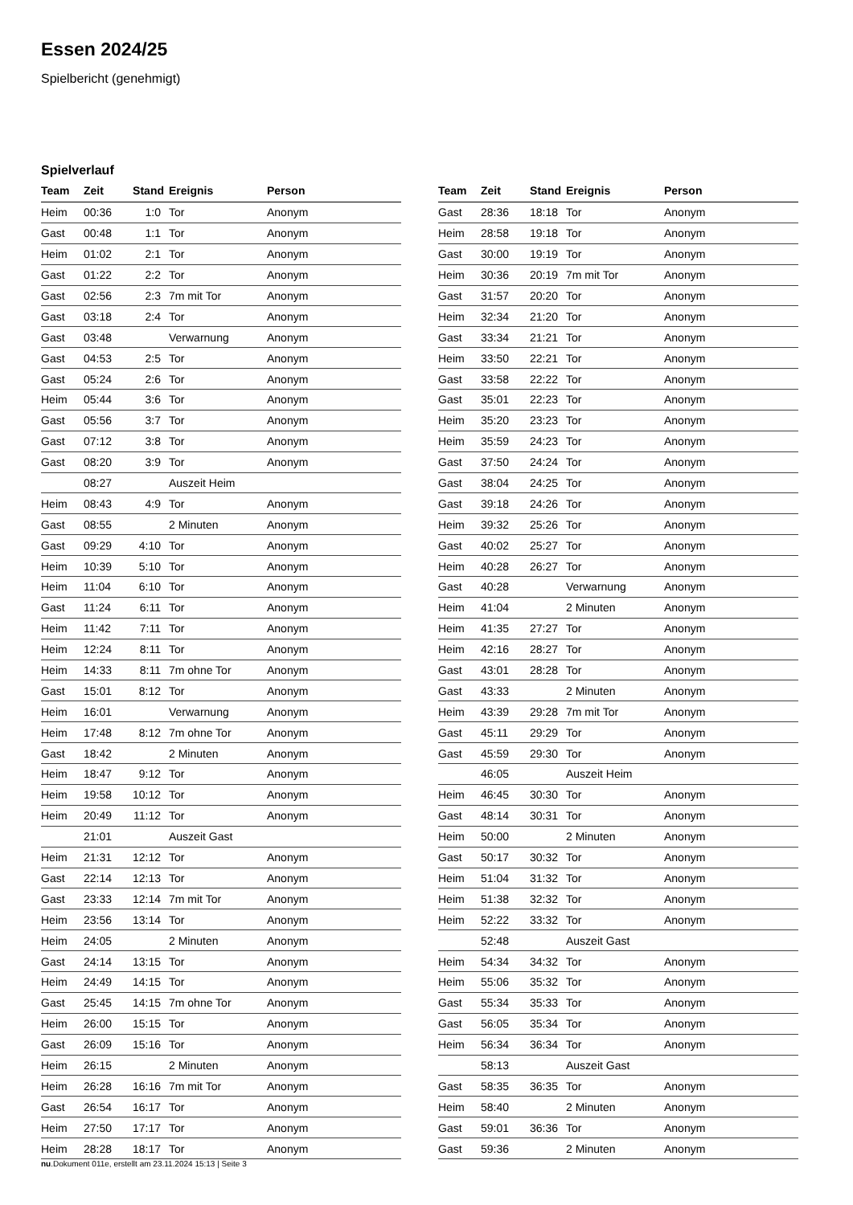Essen 2024/25
Spielbericht (genehmigt)
Spielverlauf
| Team | Zeit | Stand | Ereignis | Person |
| --- | --- | --- | --- | --- |
| Heim | 00:36 | 1:0 | Tor | Anonym |
| Gast | 00:48 | 1:1 | Tor | Anonym |
| Heim | 01:02 | 2:1 | Tor | Anonym |
| Gast | 01:22 | 2:2 | Tor | Anonym |
| Gast | 02:56 | 2:3 | 7m mit Tor | Anonym |
| Gast | 03:18 | 2:4 | Tor | Anonym |
| Gast | 03:48 | | Verwarnung | Anonym |
| Gast | 04:53 | 2:5 | Tor | Anonym |
| Gast | 05:24 | 2:6 | Tor | Anonym |
| Heim | 05:44 | 3:6 | Tor | Anonym |
| Gast | 05:56 | 3:7 | Tor | Anonym |
| Gast | 07:12 | 3:8 | Tor | Anonym |
| Gast | 08:20 | 3:9 | Tor | Anonym |
| | 08:27 | | Auszeit Heim | |
| Heim | 08:43 | 4:9 | Tor | Anonym |
| Gast | 08:55 | | 2 Minuten | Anonym |
| Gast | 09:29 | 4:10 | Tor | Anonym |
| Heim | 10:39 | 5:10 | Tor | Anonym |
| Heim | 11:04 | 6:10 | Tor | Anonym |
| Gast | 11:24 | 6:11 | Tor | Anonym |
| Heim | 11:42 | 7:11 | Tor | Anonym |
| Heim | 12:24 | 8:11 | Tor | Anonym |
| Heim | 14:33 | 8:11 | 7m ohne Tor | Anonym |
| Gast | 15:01 | 8:12 | Tor | Anonym |
| Heim | 16:01 | | Verwarnung | Anonym |
| Heim | 17:48 | 8:12 | 7m ohne Tor | Anonym |
| Gast | 18:42 | | 2 Minuten | Anonym |
| Heim | 18:47 | 9:12 | Tor | Anonym |
| Heim | 19:58 | 10:12 | Tor | Anonym |
| Heim | 20:49 | 11:12 | Tor | Anonym |
| | 21:01 | | Auszeit Gast | |
| Heim | 21:31 | 12:12 | Tor | Anonym |
| Gast | 22:14 | 12:13 | Tor | Anonym |
| Gast | 23:33 | 12:14 | 7m mit Tor | Anonym |
| Heim | 23:56 | 13:14 | Tor | Anonym |
| Heim | 24:05 | | 2 Minuten | Anonym |
| Gast | 24:14 | 13:15 | Tor | Anonym |
| Heim | 24:49 | 14:15 | Tor | Anonym |
| Gast | 25:45 | 14:15 | 7m ohne Tor | Anonym |
| Heim | 26:00 | 15:15 | Tor | Anonym |
| Gast | 26:09 | 15:16 | Tor | Anonym |
| Heim | 26:15 | | 2 Minuten | Anonym |
| Heim | 26:28 | 16:16 | 7m mit Tor | Anonym |
| Gast | 26:54 | 16:17 | Tor | Anonym |
| Heim | 27:50 | 17:17 | Tor | Anonym |
| Heim | 28:28 | 18:17 | Tor | Anonym |
| Team | Zeit | Stand | Ereignis | Person |
| --- | --- | --- | --- | --- |
| Gast | 28:36 | 18:18 | Tor | Anonym |
| Heim | 28:58 | 19:18 | Tor | Anonym |
| Gast | 30:00 | 19:19 | Tor | Anonym |
| Heim | 30:36 | 20:19 | 7m mit Tor | Anonym |
| Gast | 31:57 | 20:20 | Tor | Anonym |
| Heim | 32:34 | 21:20 | Tor | Anonym |
| Gast | 33:34 | 21:21 | Tor | Anonym |
| Heim | 33:50 | 22:21 | Tor | Anonym |
| Gast | 33:58 | 22:22 | Tor | Anonym |
| Gast | 35:01 | 22:23 | Tor | Anonym |
| Heim | 35:20 | 23:23 | Tor | Anonym |
| Heim | 35:59 | 24:23 | Tor | Anonym |
| Gast | 37:50 | 24:24 | Tor | Anonym |
| Gast | 38:04 | 24:25 | Tor | Anonym |
| Gast | 39:18 | 24:26 | Tor | Anonym |
| Heim | 39:32 | 25:26 | Tor | Anonym |
| Gast | 40:02 | 25:27 | Tor | Anonym |
| Heim | 40:28 | 26:27 | Tor | Anonym |
| Gast | 40:28 | | Verwarnung | Anonym |
| Heim | 41:04 | | 2 Minuten | Anonym |
| Heim | 41:35 | 27:27 | Tor | Anonym |
| Heim | 42:16 | 28:27 | Tor | Anonym |
| Gast | 43:01 | 28:28 | Tor | Anonym |
| Gast | 43:33 | | 2 Minuten | Anonym |
| Heim | 43:39 | 29:28 | 7m mit Tor | Anonym |
| Gast | 45:11 | 29:29 | Tor | Anonym |
| Gast | 45:59 | 29:30 | Tor | Anonym |
| | 46:05 | | Auszeit Heim | |
| Heim | 46:45 | 30:30 | Tor | Anonym |
| Gast | 48:14 | 30:31 | Tor | Anonym |
| Heim | 50:00 | | 2 Minuten | Anonym |
| Gast | 50:17 | 30:32 | Tor | Anonym |
| Heim | 51:04 | 31:32 | Tor | Anonym |
| Heim | 51:38 | 32:32 | Tor | Anonym |
| Heim | 52:22 | 33:32 | Tor | Anonym |
| | 52:48 | | Auszeit Gast | |
| Heim | 54:34 | 34:32 | Tor | Anonym |
| Heim | 55:06 | 35:32 | Tor | Anonym |
| Gast | 55:34 | 35:33 | Tor | Anonym |
| Gast | 56:05 | 35:34 | Tor | Anonym |
| Heim | 56:34 | 36:34 | Tor | Anonym |
| | 58:13 | | Auszeit Gast | |
| Gast | 58:35 | 36:35 | Tor | Anonym |
| Heim | 58:40 | | 2 Minuten | Anonym |
| Gast | 59:01 | 36:36 | Tor | Anonym |
| Gast | 59:36 | | 2 Minuten | Anonym |
nu.Dokument 011e, erstellt am 23.11.2024 15:13 | Seite 3